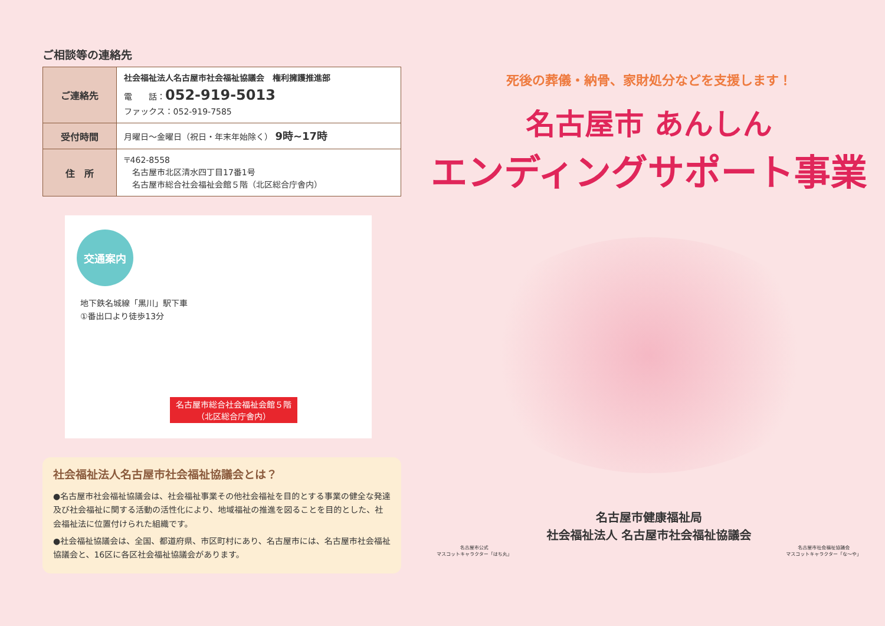ご相談等の連絡先
| ご連絡先 | 社会福祉法人名古屋市社会福祉協議会 権利擁護推進部 電 話： 052-919-5013 ファックス：052-919-7585 |
| 受付時間 | 月曜日～金曜日（祝日・年末年始除く） 9時~17時 |
| 住 所 | 〒462-8558 名古屋市北区清水四丁目17番1号 名古屋市総合社会福祉会館５階（北区総合庁舎内） |
交通案内
地下鉄名城線「黒川」駅下車
①番出口より徒歩13分
名古屋市総合社会福祉会館５階
（北区総合庁舎内）
社会福祉法人名古屋市社会福祉協議会とは？
●名古屋市社会福祉協議会は、社会福祉事業その他社会福祉を目的とする事業の健全な発達及び社会福祉に関する活動の活性化により、地域福祉の推進を図ることを目的とした、社会福祉法に位置付けられた組織です。
●社会福祉協議会は、全国、都道府県、市区町村にあり、名古屋市には、名古屋市社会福祉協議会と、16区に各区社会福祉協議会があります。
死後の葬儀・納骨、家財処分などを支援します！
名古屋市 あんしん
エンディングサポート事業
名古屋市健康福祉局
社会福祉法人 名古屋市社会福祉協議会
名古屋市公式
マスコットキャラクター「はち丸」 名古屋市社会福祉協議会
マスコットキャラクター「な～や」